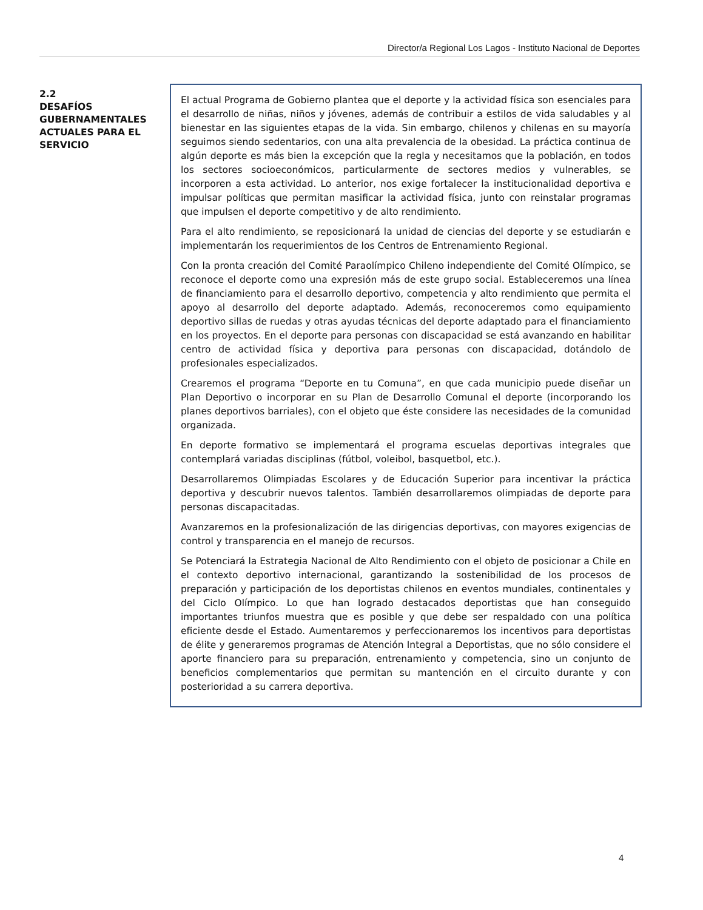Director/a Regional Los Lagos - Instituto Nacional de Deportes
2.2
DESAFÍOS GUBERNAMENTALES ACTUALES PARA EL SERVICIO
El actual Programa de Gobierno plantea que el deporte y la actividad física son esenciales para el desarrollo de niñas, niños y jóvenes, además de contribuir a estilos de vida saludables y al bienestar en las siguientes etapas de la vida. Sin embargo, chilenos y chilenas en su mayoría seguimos siendo sedentarios, con una alta prevalencia de la obesidad. La práctica continua de algún deporte es más bien la excepción que la regla y necesitamos que la población, en todos los sectores socioeconómicos, particularmente de sectores medios y vulnerables, se incorporen a esta actividad. Lo anterior, nos exige fortalecer la institucionalidad deportiva e impulsar políticas que permitan masificar la actividad física, junto con reinstalar programas que impulsen el deporte competitivo y de alto rendimiento.
Para el alto rendimiento, se reposicionará la unidad de ciencias del deporte y se estudiarán e implementarán los requerimientos de los Centros de Entrenamiento Regional.
Con la pronta creación del Comité Paraolímpico Chileno independiente del Comité Olímpico, se reconoce el deporte como una expresión más de este grupo social. Estableceremos una línea de financiamiento para el desarrollo deportivo, competencia y alto rendimiento que permita el apoyo al desarrollo del deporte adaptado. Además, reconoceremos como equipamiento deportivo sillas de ruedas y otras ayudas técnicas del deporte adaptado para el financiamiento en los proyectos. En el deporte para personas con discapacidad se está avanzando en habilitar centro de actividad física y deportiva para personas con discapacidad, dotándolo de profesionales especializados.
Crearemos el programa “Deporte en tu Comuna”, en que cada municipio puede diseñar un Plan Deportivo o incorporar en su Plan de Desarrollo Comunal el deporte (incorporando los planes deportivos barriales), con el objeto que éste considere las necesidades de la comunidad organizada.
En deporte formativo se implementará el programa escuelas deportivas integrales que contemplará variadas disciplinas (fútbol, voleibol, basquetbol, etc.).
Desarrollaremos Olimpiadas Escolares y de Educación Superior para incentivar la práctica deportiva y descubrir nuevos talentos. También desarrollaremos olimpiadas de deporte para personas discapacitadas.
Avanzaremos en la profesionalización de las dirigencias deportivas, con mayores exigencias de control y transparencia en el manejo de recursos.
Se Potenciará la Estrategia Nacional de Alto Rendimiento con el objeto de posicionar a Chile en el contexto deportivo internacional, garantizando la sostenibilidad de los procesos de preparación y participación de los deportistas chilenos en eventos mundiales, continentales y del Ciclo Olímpico. Lo que han logrado destacados deportistas que han conseguido importantes triunfos muestra que es posible y que debe ser respaldado con una política eficiente desde el Estado. Aumentaremos y perfeccionaremos los incentivos para deportistas de élite y generaremos programas de Atención Integral a Deportistas, que no sólo considere el aporte financiero para su preparación, entrenamiento y competencia, sino un conjunto de beneficios complementarios que permitan su mantención en el circuito durante y con posterioridad a su carrera deportiva.
4